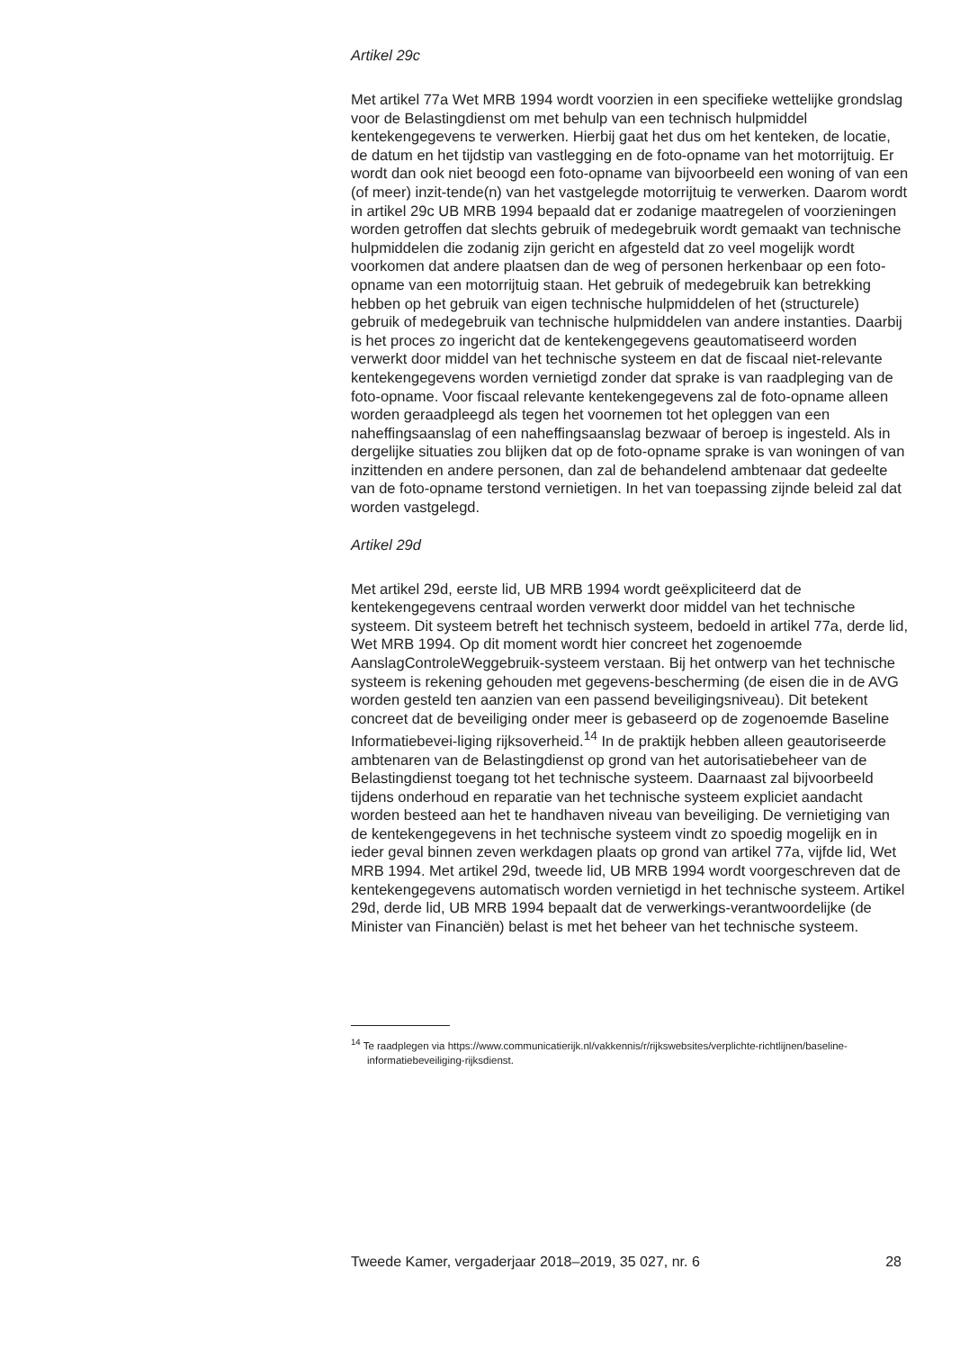Artikel 29c
Met artikel 77a Wet MRB 1994 wordt voorzien in een specifieke wettelijke grondslag voor de Belastingdienst om met behulp van een technisch hulpmiddel kentekengegevens te verwerken. Hierbij gaat het dus om het kenteken, de locatie, de datum en het tijdstip van vastlegging en de foto-opname van het motorrijtuig. Er wordt dan ook niet beoogd een foto-opname van bijvoorbeeld een woning of van een (of meer) inzit-tende(n) van het vastgelegde motorrijtuig te verwerken. Daarom wordt in artikel 29c UB MRB 1994 bepaald dat er zodanige maatregelen of voorzieningen worden getroffen dat slechts gebruik of medegebruik wordt gemaakt van technische hulpmiddelen die zodanig zijn gericht en afgesteld dat zo veel mogelijk wordt voorkomen dat andere plaatsen dan de weg of personen herkenbaar op een foto-opname van een motorrijtuig staan. Het gebruik of medegebruik kan betrekking hebben op het gebruik van eigen technische hulpmiddelen of het (structurele) gebruik of medegebruik van technische hulpmiddelen van andere instanties. Daarbij is het proces zo ingericht dat de kentekengegevens geautomatiseerd worden verwerkt door middel van het technische systeem en dat de fiscaal niet-relevante kentekengegevens worden vernietigd zonder dat sprake is van raadpleging van de foto-opname. Voor fiscaal relevante kentekengegevens zal de foto-opname alleen worden geraadpleegd als tegen het voornemen tot het opleggen van een naheffingsaanslag of een naheffingsaanslag bezwaar of beroep is ingesteld. Als in dergelijke situaties zou blijken dat op de foto-opname sprake is van woningen of van inzittenden en andere personen, dan zal de behandelend ambtenaar dat gedeelte van de foto-opname terstond vernietigen. In het van toepassing zijnde beleid zal dat worden vastgelegd.
Artikel 29d
Met artikel 29d, eerste lid, UB MRB 1994 wordt geëxpliciteerd dat de kentekengegevens centraal worden verwerkt door middel van het technische systeem. Dit systeem betreft het technisch systeem, bedoeld in artikel 77a, derde lid, Wet MRB 1994. Op dit moment wordt hier concreet het zogenoemde AanslagControleWeggebruik-systeem verstaan. Bij het ontwerp van het technische systeem is rekening gehouden met gegevens-bescherming (de eisen die in de AVG worden gesteld ten aanzien van een passend beveiligingsniveau). Dit betekent concreet dat de beveiliging onder meer is gebaseerd op de zogenoemde Baseline Informatiebevei-liging rijksoverheid.<sup>14</sup> In de praktijk hebben alleen geautoriseerde ambtenaren van de Belastingdienst op grond van het autorisatiebeheer van de Belastingdienst toegang tot het technische systeem. Daarnaast zal bijvoorbeeld tijdens onderhoud en reparatie van het technische systeem expliciet aandacht worden besteed aan het te handhaven niveau van beveiliging. De vernietiging van de kentekengegevens in het technische systeem vindt zo spoedig mogelijk en in ieder geval binnen zeven werkdagen plaats op grond van artikel 77a, vijfde lid, Wet MRB 1994. Met artikel 29d, tweede lid, UB MRB 1994 wordt voorgeschreven dat de kentekengegevens automatisch worden vernietigd in het technische systeem. Artikel 29d, derde lid, UB MRB 1994 bepaalt dat de verwerkings-verantwoordelijke (de Minister van Financiën) belast is met het beheer van het technische systeem.
<sup>14</sup> Te raadplegen via https://www.communicatierijk.nl/vakkennis/r/rijkswebsites/verplichte-richtlijnen/baseline-informatiebeveiliging-rijksdienst.
Tweede Kamer, vergaderjaar 2018–2019, 35 027, nr. 6 28